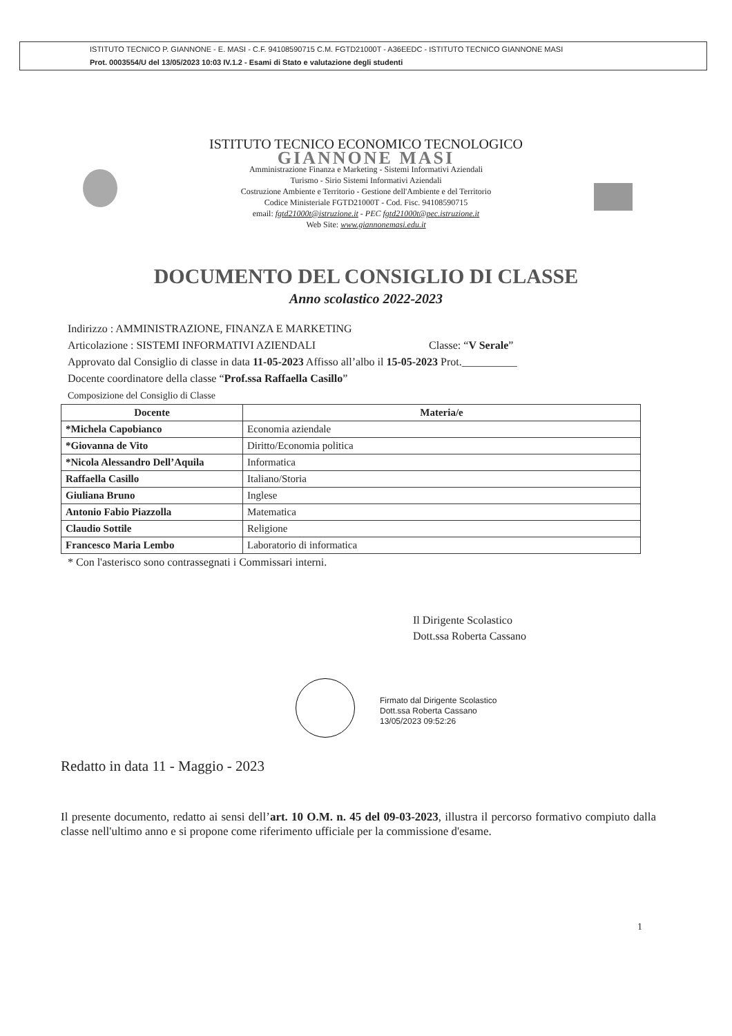ISTITUTO TECNICO P. GIANNONE - E. MASI - C.F. 94108590715 C.M. FGTD21000T - A36EEDC - ISTITUTO TECNICO GIANNONE MASI
Prot. 0003554/U del 13/05/2023 10:03 IV.1.2 - Esami di Stato e valutazione degli studenti
ISTITUTO TECNICO ECONOMICO TECNOLOGICO
GIANNONE MASI
Amministrazione Finanza e Marketing - Sistemi Informativi Aziendali
Turismo - Sirio Sistemi Informativi Aziendali
Costruzione Ambiente e Territorio - Gestione dell'Ambiente e del Territorio
Codice Ministeriale FGTD21000T - Cod. Fisc. 94108590715
email: fgtd21000t@istruzione.it - PEC fgtd21000t@pec.istruzione.it
Web Site: www.giannonemasi.edu.it
DOCUMENTO DEL CONSIGLIO DI CLASSE
Anno scolastico 2022-2023
Indirizzo : AMMINISTRAZIONE, FINANZA E MARKETING
Articolazione : SISTEMI INFORMATIVI AZIENDALI Classe: “V Serale”
Approvato dal Consiglio di classe in data 11-05-2023 Affisso all’albo il 15-05-2023 Prot.__________
Docente coordinatore della classe “Prof.ssa Raffaella Casillo”
Composizione del Consiglio di Classe
| Docente | Materia/e |
| --- | --- |
| *Michela Capobianco | Economia aziendale |
| *Giovanna de Vito | Diritto/Economia politica |
| *Nicola Alessandro Dell’Aquila | Informatica |
| Raffaella Casillo | Italiano/Storia |
| Giuliana Bruno | Inglese |
| Antonio Fabio Piazzolla | Matematica |
| Claudio Sottile | Religione |
| Francesco Maria Lembo | Laboratorio di informatica |
* Con l'asterisco sono contrassegnati i Commissari interni.
Il Dirigente Scolastico
Dott.ssa Roberta Cassano
Firmato dal Dirigente Scolastico
Dott.ssa Roberta Cassano
13/05/2023 09:52:26
Redatto in data 11 - Maggio - 2023
Il presente documento, redatto ai sensi dell’art. 10 O.M. n. 45 del 09-03-2023, illustra il percorso formativo compiuto dalla classe nell'ultimo anno e si propone come riferimento ufficiale per la commissione d'esame.
1